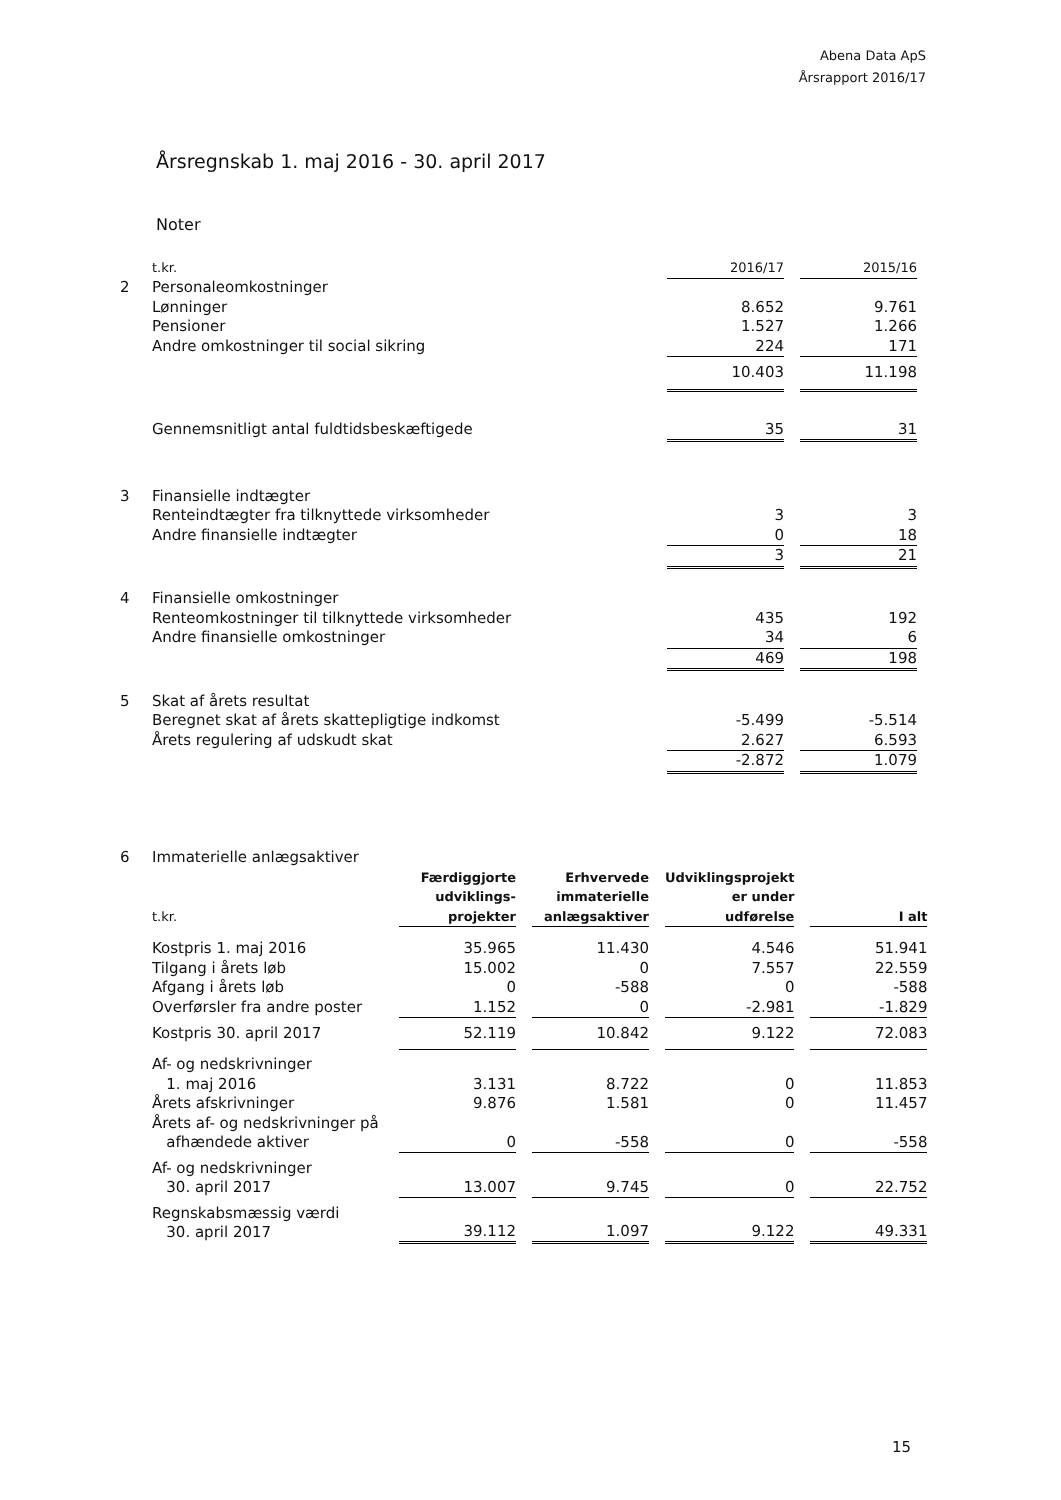Abena Data ApS
Årsrapport 2016/17
Årsregnskab 1. maj 2016 - 30. april 2017
Noter
| | t.kr. | 2016/17 | | 2015/16 |
| 2 | Personaleomkostninger | | | |
| | Lønninger | 8.652 | | 9.761 |
| | Pensioner | 1.527 | | 1.266 |
| | Andre omkostninger til social sikring | 224 | | 171 |
| | | 10.403 | | 11.198 |
| | Gennemsnitligt antal fuldtidsbeskæftigede | 35 | | 31 |
| 3 | Finansielle indtægter | | | |
| | Renteindtægter fra tilknyttede virksomheder | 3 | | 3 |
| | Andre finansielle indtægter | 0 | | 18 |
| | | 3 | | 21 |
| 4 | Finansielle omkostninger | | | |
| | Renteomkostninger til tilknyttede virksomheder | 435 | | 192 |
| | Andre finansielle omkostninger | 34 | | 6 |
| | | 469 | | 198 |
| 5 | Skat af årets resultat | | | |
| | Beregnet skat af årets skattepligtige indkomst | -5.499 | | -5.514 |
| | Årets regulering af udskudt skat | 2.627 | | 6.593 |
| | | -2.872 | | 1.079 |
| 6 | Immaterielle anlægsaktiver | | | | | | | |
| | t.kr. | Færdiggjorte udviklings-projekter | | Erhvervede immaterielle anlægsaktiver | | Udviklingsprojekt er under udførelse | | I alt |
| | Kostpris 1. maj 2016 | 35.965 | | 11.430 | | 4.546 | | 51.941 |
| | Tilgang i årets løb | 15.002 | | 0 | | 7.557 | | 22.559 |
| | Afgang i årets løb | 0 | | -588 | | 0 | | -588 |
| | Overførsler fra andre poster | 1.152 | | 0 | | -2.981 | | -1.829 |
| | Kostpris 30. april 2017 | 52.119 | | 10.842 | | 9.122 | | 72.083 |
| | Af- og nedskrivninger 1. maj 2016 | 3.131 | | 8.722 | | 0 | | 11.853 |
| | Årets afskrivninger | 9.876 | | 1.581 | | 0 | | 11.457 |
| | Årets af- og nedskrivninger på afhændede aktiver | 0 | | -558 | | 0 | | -558 |
| | Af- og nedskrivninger 30. april 2017 | 13.007 | | 9.745 | | 0 | | 22.752 |
| | Regnskabsmæssig værdi 30. april 2017 | 39.112 | | 1.097 | | 9.122 | | 49.331 |
15